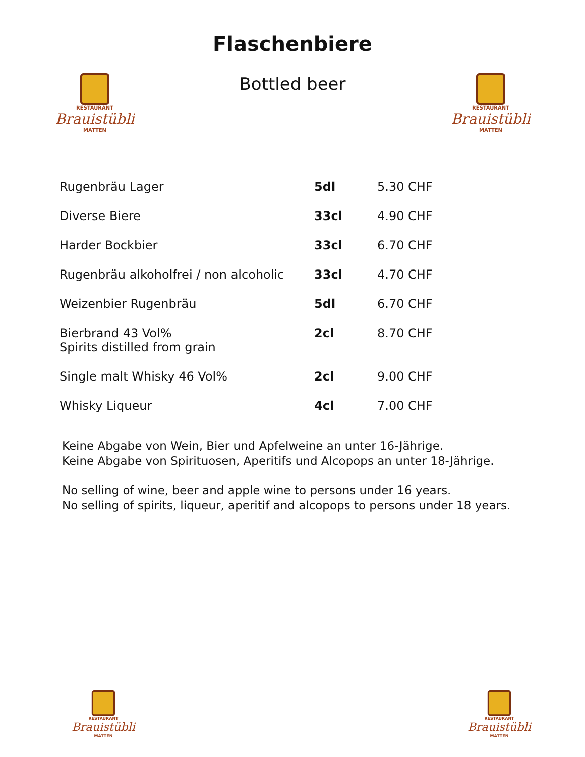RESTAURANT
Brauistübli
MATTEN
RESTAURANT
Brauistübli
MATTEN
Flaschenbiere
Bottled beer
| Rugenbräu Lager | 5dl | 5.30 CHF |
| Diverse Biere | 33cl | 4.90 CHF |
| Harder Bockbier | 33cl | 6.70 CHF |
| Rugenbräu alkoholfrei / non alcoholic | 33cl | 4.70 CHF |
| Weizenbier Rugenbräu | 5dl | 6.70 CHF |
| Bierbrand 43 Vol% Spirits distilled from grain | 2cl | 8.70 CHF |
| Single malt Whisky 46 Vol% | 2cl | 9.00 CHF |
| Whisky Liqueur | 4cl | 7.00 CHF |
Keine Abgabe von Wein, Bier und Apfelweine an unter 16-Jährige.
Keine Abgabe von Spirituosen, Aperitifs und Alcopops an unter 18-Jährige.
No selling of wine, beer and apple wine to persons under 16 years.
No selling of spirits, liqueur, aperitif and alcopops to persons under 18 years.
RESTAURANT
Brauistübli
MATTEN
RESTAURANT
Brauistübli
MATTEN